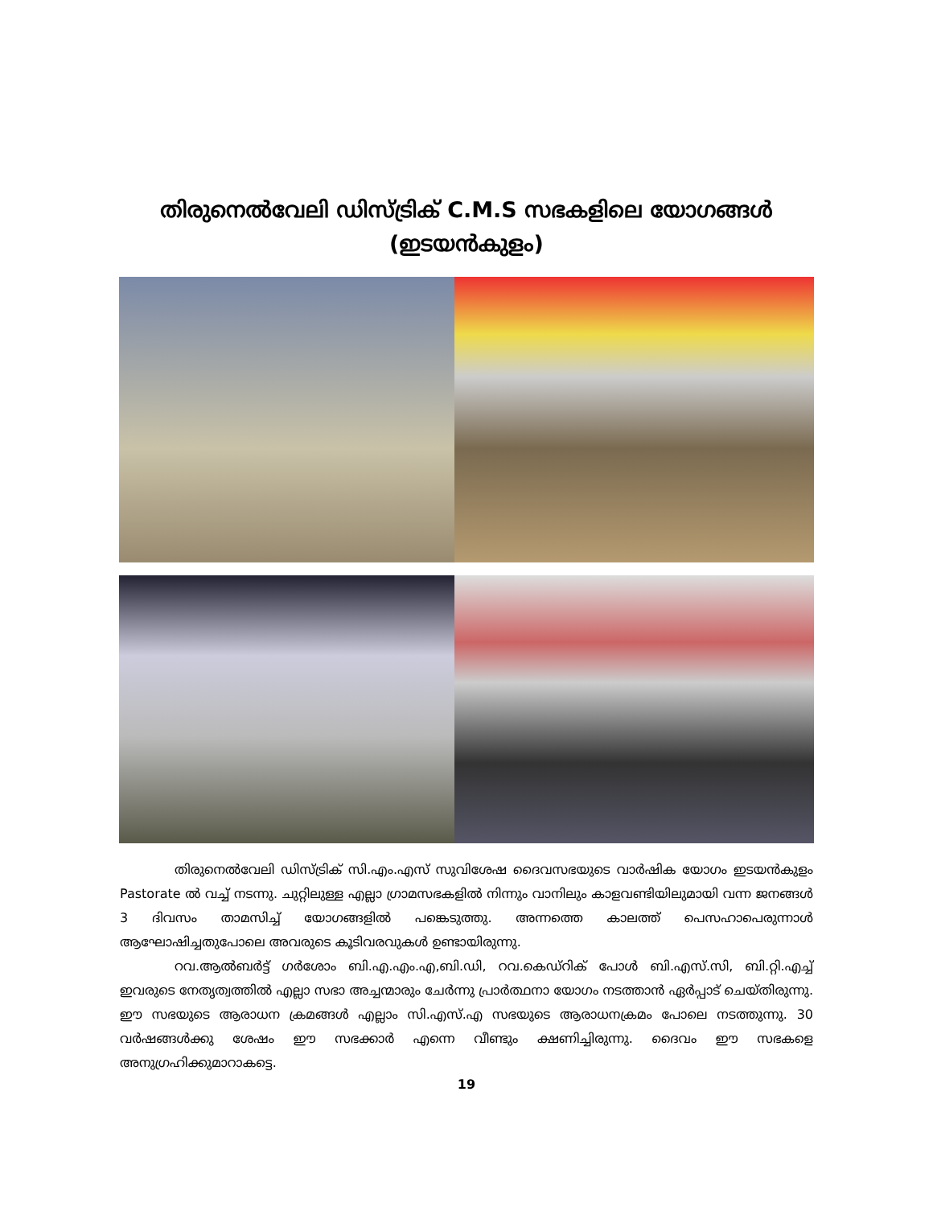തിരുനെൽവേലി ഡിസ്ട്രിക് C.M.S സഭകളിലെ യോഗങ്ങൾ
(ഇടയൻകുളം)
തിരുനെൽവേലി ഡിസ്ട്രിക് സി.എം.എസ് സുവിശേഷ ദൈവസഭയുടെ വാർഷിക യോഗം ഇടയൻകുളം Pastorate ൽ വച്ച് നടന്നു. ചുറ്റിലുള്ള എല്ലാ ഗ്രാമസഭകളിൽ നിന്നും വാനിലും കാളവണ്ടിയിലുമായി വന്ന ജനങ്ങൾ 3 ദിവസം താമസിച്ച് യോഗങ്ങളിൽ പങ്കെടുത്തു. അന്നത്തെ കാലത്ത് പെസഹാപെരുന്നാൾ ആഘോഷിച്ചതുപോലെ അവരുടെ കൂടിവരവുകൾ ഉണ്ടായിരുന്നു.
റവ.ആൽബർട്ട് ഗർശോം ബി.എ.എം.എ,ബി.ഡി, റവ.കെഡ്റിക് പോൾ ബി.എസ്.സി, ബി.റ്റി.എച്ച് ഇവരുടെ നേതൃത്വത്തിൽ എല്ലാ സഭാ അച്ചന്മാരും ചേർന്നു പ്രാർത്ഥനാ യോഗം നടത്താൻ ഏർപ്പാട് ചെയ്തിരുന്നു. ഈ സഭയുടെ ആരാധന ക്രമങ്ങൾ എല്ലാം സി.എസ്.എ സഭയുടെ ആരാധനക്രമം പോലെ നടത്തുന്നു. 30 വർഷങ്ങൾക്കു ശേഷം ഈ സഭക്കാർ എന്നെ വീണ്ടും ക്ഷണിച്ചിരുന്നു. ദൈവം ഈ സഭകളെ അനുഗ്രഹിക്കുമാറാകട്ടെ.
19